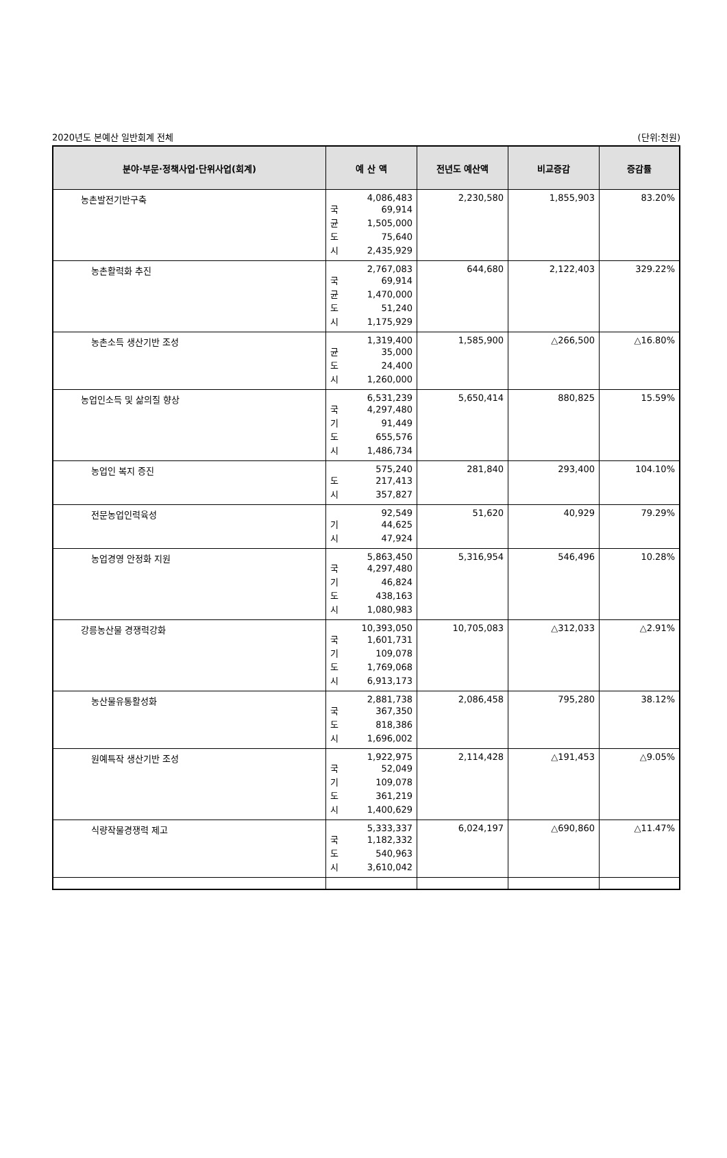2020년도 본예산 일반회계 전체 (단위:천원)
| 분야·부문·정책사업·단위사업(회계) | 예 산 액 | 전년도 예산액 | 비교증감 | 증감률 |
| --- | --- | --- | --- | --- |
| 농촌발전기반구축 | 4,086,483 국 69,914 균 1,505,000 도 75,640 시 2,435,929 | 2,230,580 | 1,855,903 | 83.20% |
| 농촌활력화 추진 | 2,767,083 국 69,914 균 1,470,000 도 51,240 시 1,175,929 | 644,680 | 2,122,403 | 329.22% |
| 농촌소득 생산기반 조성 | 1,319,400 균 35,000 도 24,400 시 1,260,000 | 1,585,900 | △266,500 | △16.80% |
| 농업인소득 및 삶의질 향상 | 6,531,239 국 4,297,480 기 91,449 도 655,576 시 1,486,734 | 5,650,414 | 880,825 | 15.59% |
| 농업인 복지 증진 | 575,240 도 217,413 시 357,827 | 281,840 | 293,400 | 104.10% |
| 전문농업인력육성 | 92,549 기 44,625 시 47,924 | 51,620 | 40,929 | 79.29% |
| 농업경영 안정화 지원 | 5,863,450 국 4,297,480 기 46,824 도 438,163 시 1,080,983 | 5,316,954 | 546,496 | 10.28% |
| 강릉농산물 경쟁력강화 | 10,393,050 국 1,601,731 기 109,078 도 1,769,068 시 6,913,173 | 10,705,083 | △312,033 | △2.91% |
| 농산물유통활성화 | 2,881,738 국 367,350 도 818,386 시 1,696,002 | 2,086,458 | 795,280 | 38.12% |
| 원예특작 생산기반 조성 | 1,922,975 국 52,049 기 109,078 도 361,219 시 1,400,629 | 2,114,428 | △191,453 | △9.05% |
| 식량작물경쟁력 제고 | 5,333,337 국 1,182,332 도 540,963 시 3,610,042 | 6,024,197 | △690,860 | △11.47% |